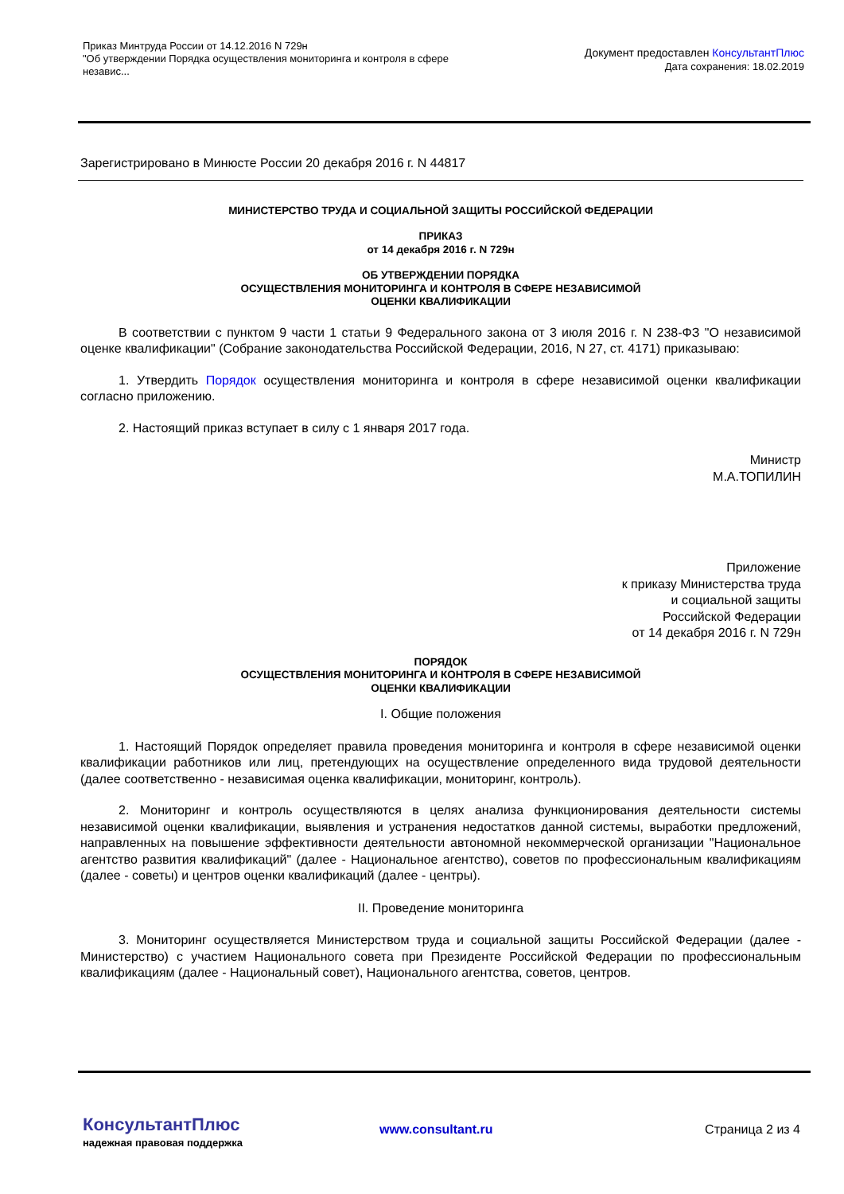Приказ Минтруда России от 14.12.2016 N 729н
"Об утверждении Порядка осуществления мониторинга и контроля в сфере независ...
Документ предоставлен КонсультантПлюс
Дата сохранения: 18.02.2019
Зарегистрировано в Минюсте России 20 декабря 2016 г. N 44817
МИНИСТЕРСТВО ТРУДА И СОЦИАЛЬНОЙ ЗАЩИТЫ РОССИЙСКОЙ ФЕДЕРАЦИИ
ПРИКАЗ
от 14 декабря 2016 г. N 729н
ОБ УТВЕРЖДЕНИИ ПОРЯДКА
ОСУЩЕСТВЛЕНИЯ МОНИТОРИНГА И КОНТРОЛЯ В СФЕРЕ НЕЗАВИСИМОЙ
ОЦЕНКИ КВАЛИФИКАЦИИ
В соответствии с пунктом 9 части 1 статьи 9 Федерального закона от 3 июля 2016 г. N 238-ФЗ "О независимой оценке квалификации" (Собрание законодательства Российской Федерации, 2016, N 27, ст. 4171) приказываю:
1. Утвердить Порядок осуществления мониторинга и контроля в сфере независимой оценки квалификации согласно приложению.
2. Настоящий приказ вступает в силу с 1 января 2017 года.
Министр
М.А.ТОПИЛИН
Приложение
к приказу Министерства труда
и социальной защиты
Российской Федерации
от 14 декабря 2016 г. N 729н
ПОРЯДОК
ОСУЩЕСТВЛЕНИЯ МОНИТОРИНГА И КОНТРОЛЯ В СФЕРЕ НЕЗАВИСИМОЙ
ОЦЕНКИ КВАЛИФИКАЦИИ
I. Общие положения
1. Настоящий Порядок определяет правила проведения мониторинга и контроля в сфере независимой оценки квалификации работников или лиц, претендующих на осуществление определенного вида трудовой деятельности (далее соответственно - независимая оценка квалификации, мониторинг, контроль).
2. Мониторинг и контроль осуществляются в целях анализа функционирования деятельности системы независимой оценки квалификации, выявления и устранения недостатков данной системы, выработки предложений, направленных на повышение эффективности деятельности автономной некоммерческой организации "Национальное агентство развития квалификаций" (далее - Национальное агентство), советов по профессиональным квалификациям (далее - советы) и центров оценки квалификаций (далее - центры).
II. Проведение мониторинга
3. Мониторинг осуществляется Министерством труда и социальной защиты Российской Федерации (далее - Министерство) с участием Национального совета при Президенте Российской Федерации по профессиональным квалификациям (далее - Национальный совет), Национального агентства, советов, центров.
КонсультантПлюс
надежная правовая поддержка
www.consultant.ru Страница 2 из 4